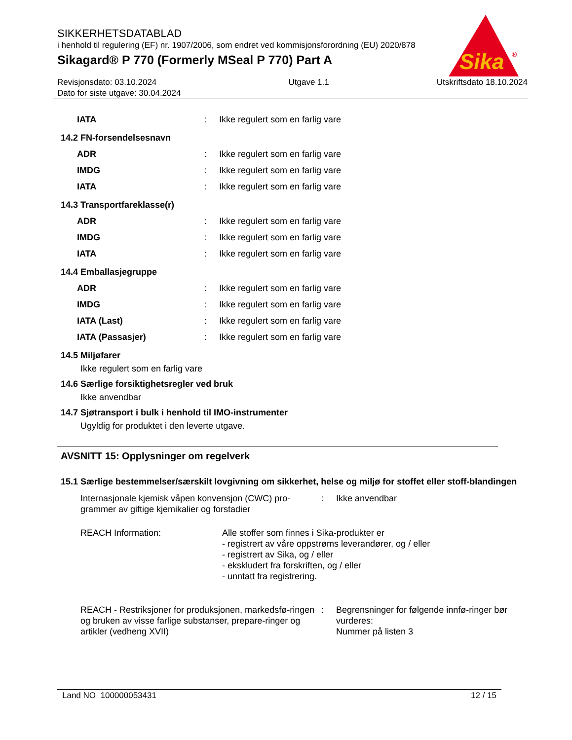Sika
®
SIKKERHETSDATABLAD
i henhold til regulering (EF) nr. 1907/2006, som endret ved kommisjonsforordning (EU) 2020/878
Sikagard® P 770 (Formerly MSeal P 770) Part A
Revisjonsdato: 03.10.2024
Dato for siste utgave: 30.04.2024
Utgave 1.1 Utskriftsdato 18.10.2024
| IATA | : | Ikke regulert som en farlig vare |
14.2 FN-forsendelsesnavn
| ADR | : | Ikke regulert som en farlig vare |
| IMDG | : | Ikke regulert som en farlig vare |
| IATA | : | Ikke regulert som en farlig vare |
14.3 Transportfareklasse(r)
| ADR | : | Ikke regulert som en farlig vare |
| IMDG | : | Ikke regulert som en farlig vare |
| IATA | : | Ikke regulert som en farlig vare |
14.4 Emballasjegruppe
| ADR | : | Ikke regulert som en farlig vare |
| IMDG | : | Ikke regulert som en farlig vare |
| IATA (Last) | : | Ikke regulert som en farlig vare |
| IATA (Passasjer) | : | Ikke regulert som en farlig vare |
14.5 Miljøfarer
Ikke regulert som en farlig vare
14.6 Særlige forsiktighetsregler ved bruk
Ikke anvendbar
14.7 Sjøtransport i bulk i henhold til IMO-instrumenter
Ugyldig for produktet i den leverte utgave.
AVSNITT 15: Opplysninger om regelverk
15.1 Særlige bestemmelser/særskilt lovgivning om sikkerhet, helse og miljø for stoffet eller stoff-blandingen
| Internasjonale kjemisk våpen konvensjon (CWC) pro-grammer av giftige kjemikalier og forstadier | : | Ikke anvendbar |
| REACH Information: Alle stoffer som finnes i Sika-produkter er - registrert av våre oppstrøms leverandører, og / eller - registrert av Sika, og / eller - ekskludert fra forskriften, og / eller - unntatt fra registrering. | | |
| REACH - Restriksjoner for produksjonen, markedsfø-ringen og bruken av visse farlige substanser, prepare-ringer og artikler (vedheng XVII) | : | Begrensninger for følgende innfø-ringer bør vurderes: Nummer på listen 3 |
Land NO 100000053431 12 / 15